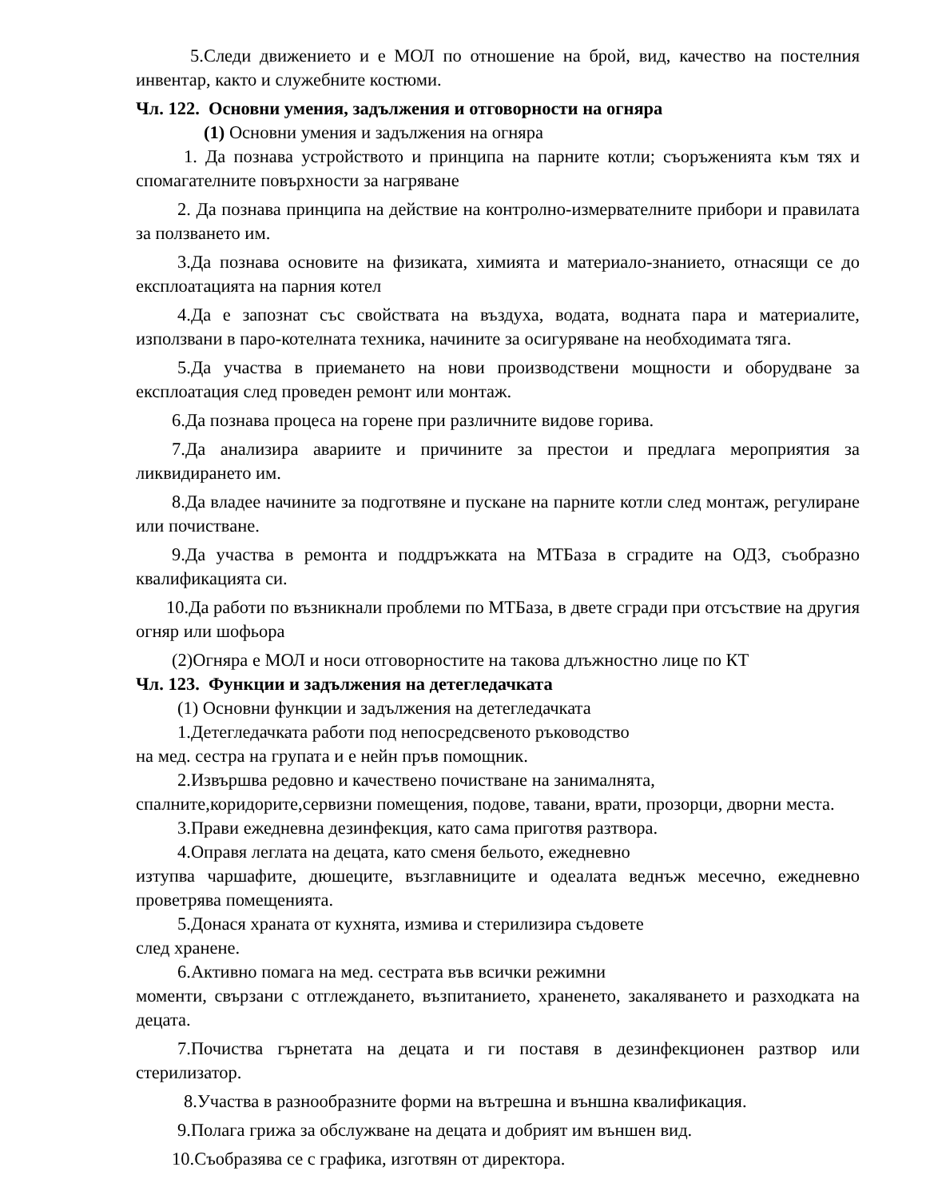5.Следи движението и е МОЛ по отношение на брой, вид, качество на постелния инвентар, както и служебните костюми.
Чл. 122. Основни умения, задължения и отговорности на огняра
(1) Основни умения и задължения на огняра
1. Да познава устройството и принципа на парните котли; съоръженията към тях и спомагателните повърхности за нагряване
2. Да познава принципа на действие на контролно-измервателните прибори и правилата за ползването им.
3.Да познава основите на физиката, химията и материало-знанието, отнасящи се до експлоатацията на парния котел
4.Да е запознат със свойствата на въздуха, водата, водната пара и материалите, използвани в паро-котелната техника, начините за осигуряване на необходимата тяга.
5.Да участва в приемането на нови производствени мощности и оборудване за експлоатация след проведен ремонт или монтаж.
6.Да познава процеса на горене при различните видове горива.
7.Да анализира авариите и причините за престои и предлага мероприятия за ликвидирането им.
8.Да владее начините за подготвяне и пускане на парните котли след монтаж, регулиране или почистване.
9.Да участва в ремонта и поддръжката на МТБаза в сградите на ОДЗ, съобразно квалификацията си.
10.Да работи по възникнали проблеми по МТБаза, в двете сгради при отсъствие на другия огняр или шофьора
(2)Огняра е МОЛ и носи отговорностите на такова длъжностно лице по КТ
Чл. 123. Функции и задължения на детегледачката
(1) Основни функции и задължения на детегледачката
1.Детегледачката работи под непосредсвеното ръководство
на мед. сестра на групата и е нейн пръв помощник.
2.Извършва редовно и качествено почистване на занималнята,
спалните,коридорите,сервизни помещения, подове, тавани, врати, прозорци, дворни места.
3.Прави ежедневна дезинфекция, като сама приготвя разтвора.
4.Оправя леглата на децата, като сменя бельото, ежедневно
изтупва чаршафите, дюшеците, възглавниците и одеалата веднъж месечно, ежедневно проветрява помещенията.
5.Донася храната от кухнята, измива и стерилизира съдовете
след хранене.
6.Активно помага на мед. сестрата във всички режимни
моменти, свързани с отглеждането, възпитанието, храненето, закаляването и разходката на децата.
7.Почиства гърнетата на децата и ги поставя в дезинфекционен разтвор или стерилизатор.
8.Участва в разнообразните форми на вътрешна и външна квалификация.
9.Полага грижа за обслужване на децата и добрият им външен вид.
10.Съобразява се с графика, изготвян от директора.